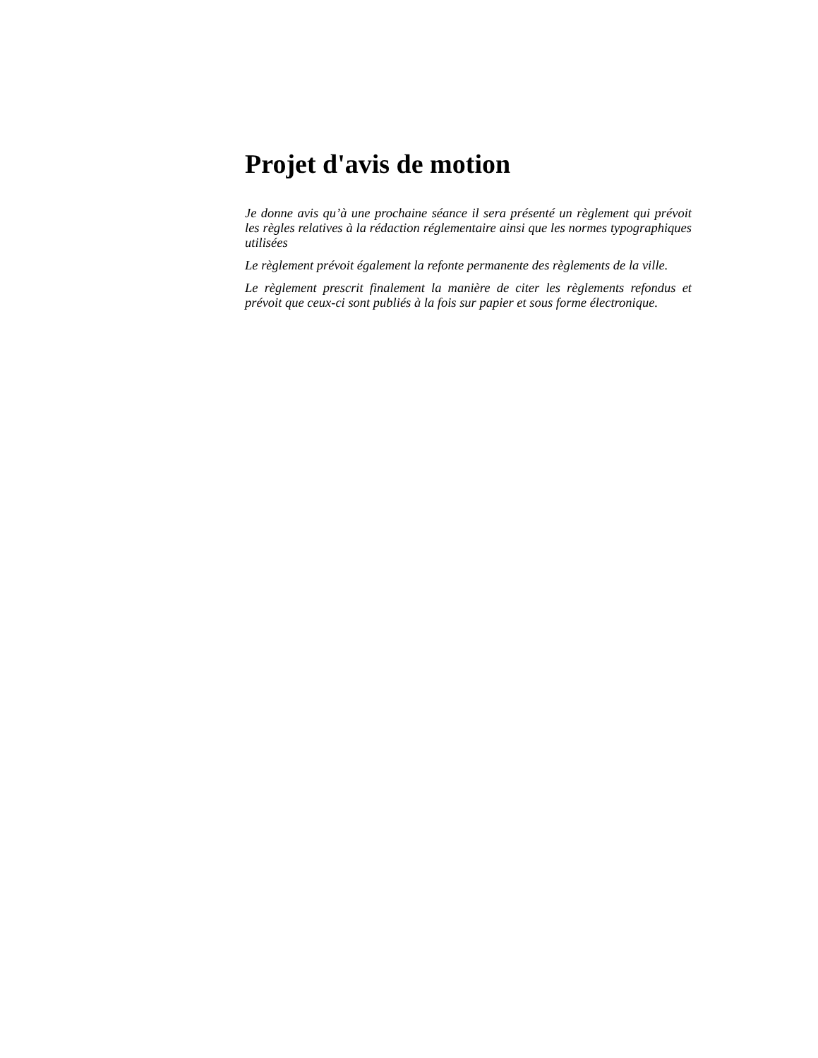Projet d'avis de motion
Je donne avis qu’à une prochaine séance il sera présenté un règlement qui prévoit les règles relatives à la rédaction réglementaire ainsi que les normes typographiques utilisées
Le règlement prévoit également la refonte permanente des règlements de la ville.
Le règlement prescrit finalement la manière de citer les règlements refondus et prévoit que ceux-ci sont publiés à la fois sur papier et sous forme électronique.